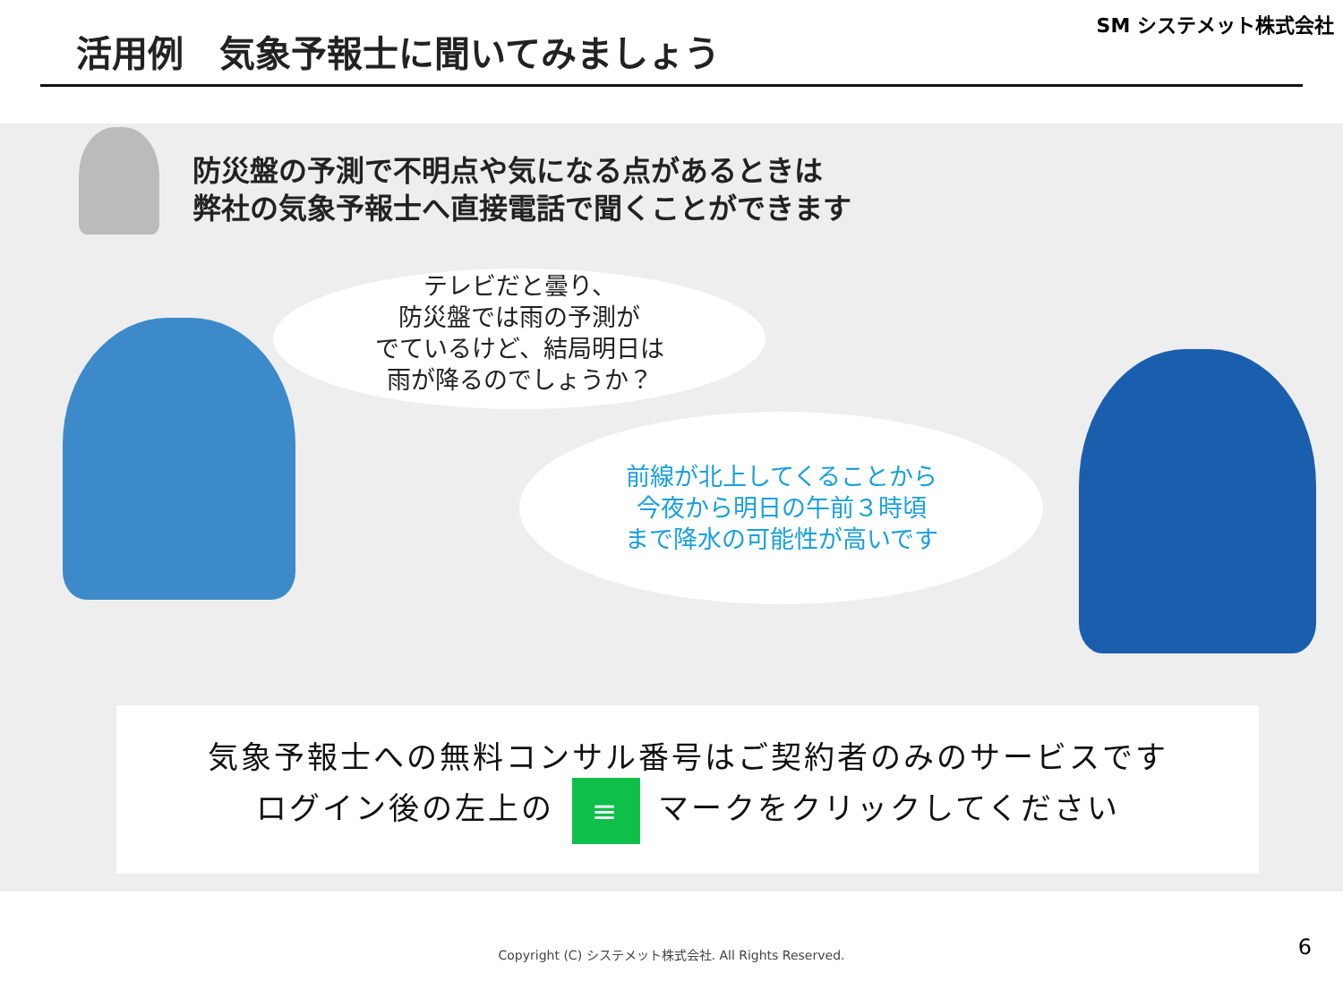活用例　気象予報士に聞いてみましょう
SM システメット株式会社
防災盤の予測で不明点や気になる点があるときは
弊社の気象予報士へ直接電話で聞くことができます
テレビだと曇り、
防災盤では雨の予測が
でているけど、結局明日は
雨が降るのでしょうか？
前線が北上してくることから
今夜から明日の午前３時頃
まで降水の可能性が高いです
気象予報士への無料コンサル番号はご契約者のみのサービスです
ログイン後の左上の ≡ マークをクリックしてください
Copyright (C) システメット株式会社. All Rights Reserved. 6